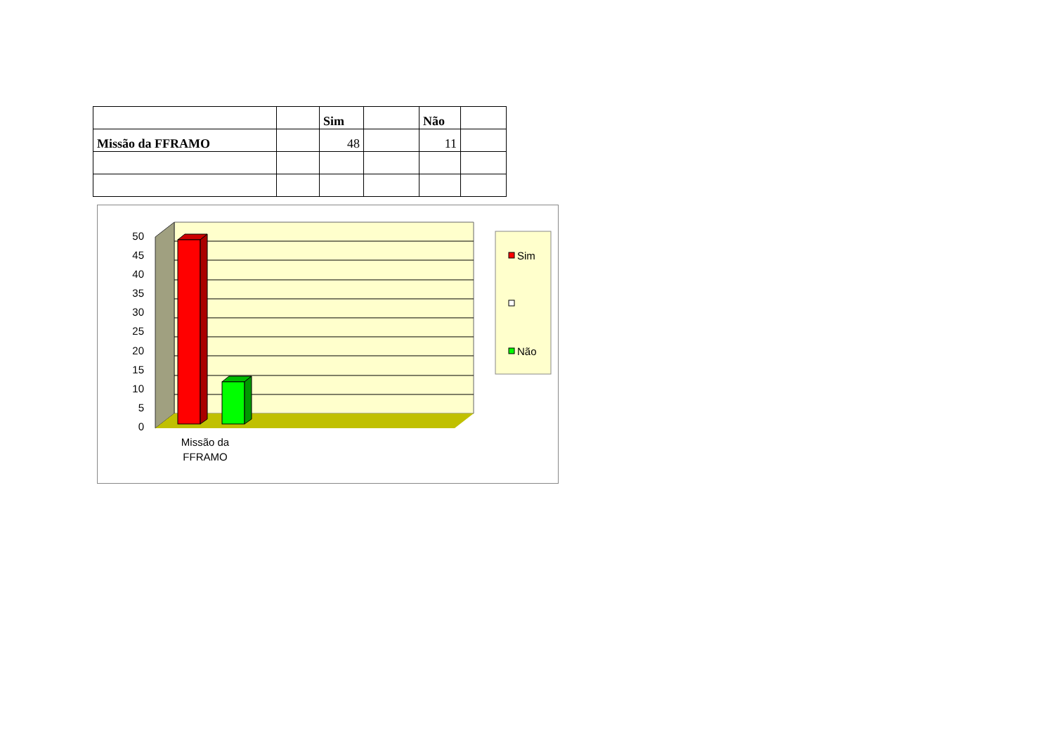| | | Sim | | Não | |
| --- | --- | --- | --- | --- | --- |
| Missão da FFRAMO | | 48 | | 11 | |
50
45
40
35
30
25
20
15
10
5
0
Missão da
FFRAMO
Sim
Não